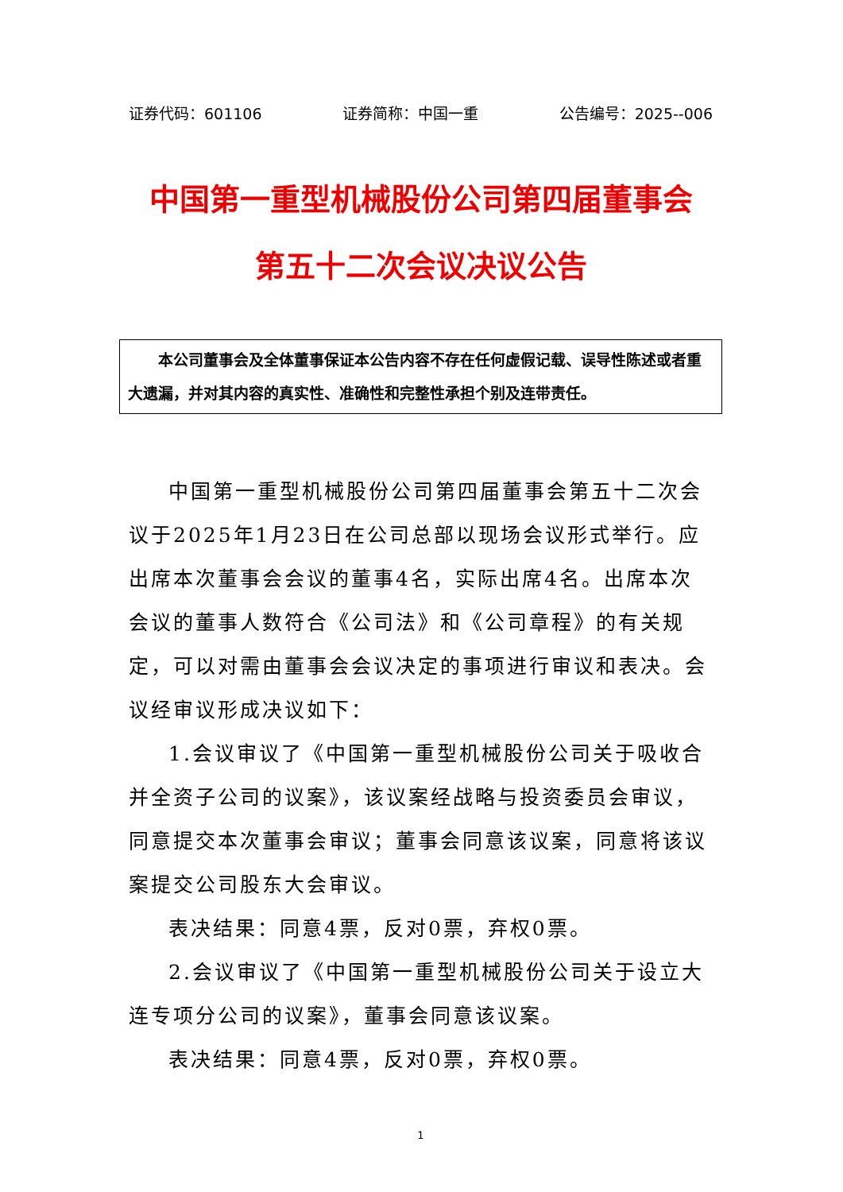证券代码：601106 证券简称：中国一重 公告编号：2025--006
中国第一重型机械股份公司第四届董事会
第五十二次会议决议公告
本公司董事会及全体董事保证本公告内容不存在任何虚假记载、误导性陈述或者重大遗漏，并对其内容的真实性、准确性和完整性承担个别及连带责任。
中国第一重型机械股份公司第四届董事会第五十二次会议于2025年1月23日在公司总部以现场会议形式举行。应出席本次董事会会议的董事4名，实际出席4名。出席本次会议的董事人数符合《公司法》和《公司章程》的有关规定，可以对需由董事会会议决定的事项进行审议和表决。会议经审议形成决议如下：
1.会议审议了《中国第一重型机械股份公司关于吸收合并全资子公司的议案》，该议案经战略与投资委员会审议，同意提交本次董事会审议；董事会同意该议案，同意将该议案提交公司股东大会审议。
表决结果：同意4票，反对0票，弃权0票。
2.会议审议了《中国第一重型机械股份公司关于设立大连专项分公司的议案》，董事会同意该议案。
表决结果：同意4票，反对0票，弃权0票。
1